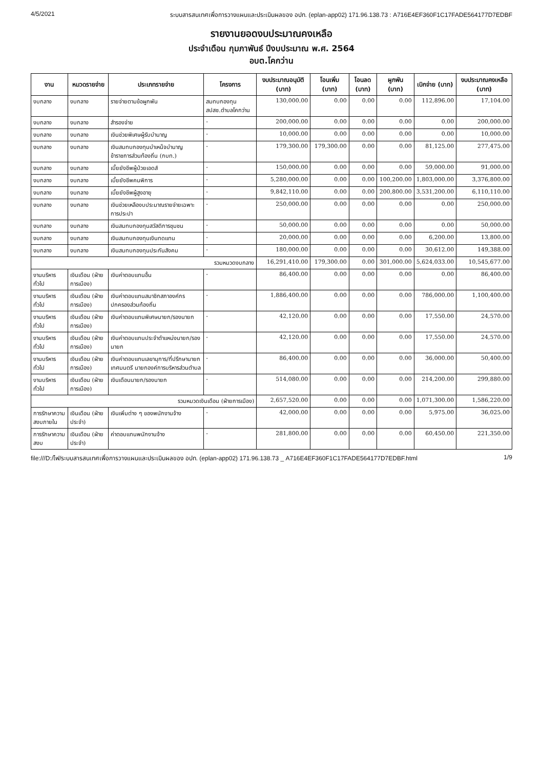4/5/2021 ระบบสารสนเทศเพื่อการวางแผนและประเมินผลของ อปท. (eplan-app02) 171.96.138.73 : A716E4EF360F1C17FADE564177D7EDBF
รายงานยอดงบประมาณคงเหลือ
ประจำเดือน กุมภาพันธ์ ปีงบประมาณ พ.ศ. 2564
อบต.โคกว่าน
| งาน | หมวดรายจ่าย | ประเภทรายจ่าย | โครงการ | งบประมาณอนุมัติ (บาท) | โอนเพิ่ม (บาท) | โอนลด (บาท) | ผูกพัน (บาท) | เบิกจ่าย (บาท) | งบประมาณคงเหลือ (บาท) |
| --- | --- | --- | --- | --- | --- | --- | --- | --- | --- |
| งบกลาง | งบกลาง | รายจ่ายตามข้อผูกพัน | สมทบกองทุน สปสช.ตำบลโคกว่าน | 130,000.00 | 0.00 | 0.00 | 0.00 | 112,896.00 | 17,104.00 |
| งบกลาง | งบกลาง | สำรองจ่าย | - | 200,000.00 | 0.00 | 0.00 | 0.00 | 0.00 | 200,000.00 |
| งบกลาง | งบกลาง | เงินช่วยพิเศษผู้รับบำนาญ | - | 10,000.00 | 0.00 | 0.00 | 0.00 | 0.00 | 10,000.00 |
| งบกลาง | งบกลาง | เงินสมทบกองทุนบำเหน็จบำนาญข้าราชการส่วนท้องถิ่น (กบท.) | - | 179,300.00 | 179,300.00 | 0.00 | 0.00 | 81,125.00 | 277,475.00 |
| งบกลาง | งบกลาง | เบี้ยยังชีพผู้ป่วยเอดส์ | - | 150,000.00 | 0.00 | 0.00 | 0.00 | 59,000.00 | 91,000.00 |
| งบกลาง | งบกลาง | เบี้ยยังชีพคนพิการ | - | 5,280,000.00 | 0.00 | 0.00 | 100,200.00 | 1,803,000.00 | 3,376,800.00 |
| งบกลาง | งบกลาง | เบี้ยยังชีพผู้สูงอายุ | - | 9,842,110.00 | 0.00 | 0.00 | 200,800.00 | 3,531,200.00 | 6,110,110.00 |
| งบกลาง | งบกลาง | เงินช่วยเหลืองบประมาณรายจ่ายเฉพาะการประปา | - | 250,000.00 | 0.00 | 0.00 | 0.00 | 0.00 | 250,000.00 |
| งบกลาง | งบกลาง | เงินสมทบกองทุนสวัสดิการชุมชน | - | 50,000.00 | 0.00 | 0.00 | 0.00 | 0.00 | 50,000.00 |
| งบกลาง | งบกลาง | เงินสมทบกองทุนเงินทดแทน | - | 20,000.00 | 0.00 | 0.00 | 0.00 | 6,200.00 | 13,800.00 |
| งบกลาง | งบกลาง | เงินสมทบกองทุนประกันสังคม | - | 180,000.00 | 0.00 | 0.00 | 0.00 | 30,612.00 | 149,388.00 |
| รวมหมวดงบกลาง | | | | 16,291,410.00 | 179,300.00 | 0.00 | 301,000.00 | 5,624,033.00 | 10,545,677.00 |
| งานบริหารทั่วไป | เงินเดือน (ฝ่ายการเมือง) | เงินค่าตอบแทนอื่น | - | 86,400.00 | 0.00 | 0.00 | 0.00 | 0.00 | 86,400.00 |
| งานบริหารทั่วไป | เงินเดือน (ฝ่ายการเมือง) | เงินค่าตอบแทนสมาชิกสภาองค์กรปกครองส่วนท้องถิ่น | - | 1,886,400.00 | 0.00 | 0.00 | 0.00 | 786,000.00 | 1,100,400.00 |
| งานบริหารทั่วไป | เงินเดือน (ฝ่ายการเมือง) | เงินค่าตอบแทนพิเศษนายก/รองนายก | - | 42,120.00 | 0.00 | 0.00 | 0.00 | 17,550.00 | 24,570.00 |
| งานบริหารทั่วไป | เงินเดือน (ฝ่ายการเมือง) | เงินค่าตอบแทนประจำตำแหน่งนายก/รองนายก | - | 42,120.00 | 0.00 | 0.00 | 0.00 | 17,550.00 | 24,570.00 |
| งานบริหารทั่วไป | เงินเดือน (ฝ่ายการเมือง) | เงินค่าตอบแทนเลขานุการ/ที่ปรึกษานายกเทศมนตรี นายกองค์การบริหารส่วนตำบล | - | 86,400.00 | 0.00 | 0.00 | 0.00 | 36,000.00 | 50,400.00 |
| งานบริหารทั่วไป | เงินเดือน (ฝ่ายการเมือง) | เงินเดือนนายก/รองนายก | - | 514,080.00 | 0.00 | 0.00 | 0.00 | 214,200.00 | 299,880.00 |
| รวมหมวดเงินเดือน (ฝ่ายการเมือง) | | | | 2,657,520.00 | 0.00 | 0.00 | 0.00 | 1,071,300.00 | 1,586,220.00 |
| การรักษาความสงบภายใน | เงินเดือน (ฝ่ายประจำ) | เงินเพิ่มต่าง ๆ ของพนักงานจ้าง | - | 42,000.00 | 0.00 | 0.00 | 0.00 | 5,975.00 | 36,025.00 |
| การรักษาความสงบ | เงินเดือน (ฝ่ายประจำ) | ค่าตอบแทนพนักงานจ้าง | - | 281,800.00 | 0.00 | 0.00 | 0.00 | 60,450.00 | 221,350.00 |
file:///D:/ไฟ/ระบบสารสนเทศเพื่อการวางแผนและประเมินผลของ อปท. (eplan-app02) 171.96.138.73 _ A716E4EF360F1C17FADE564177D7EDBF.html 1/9